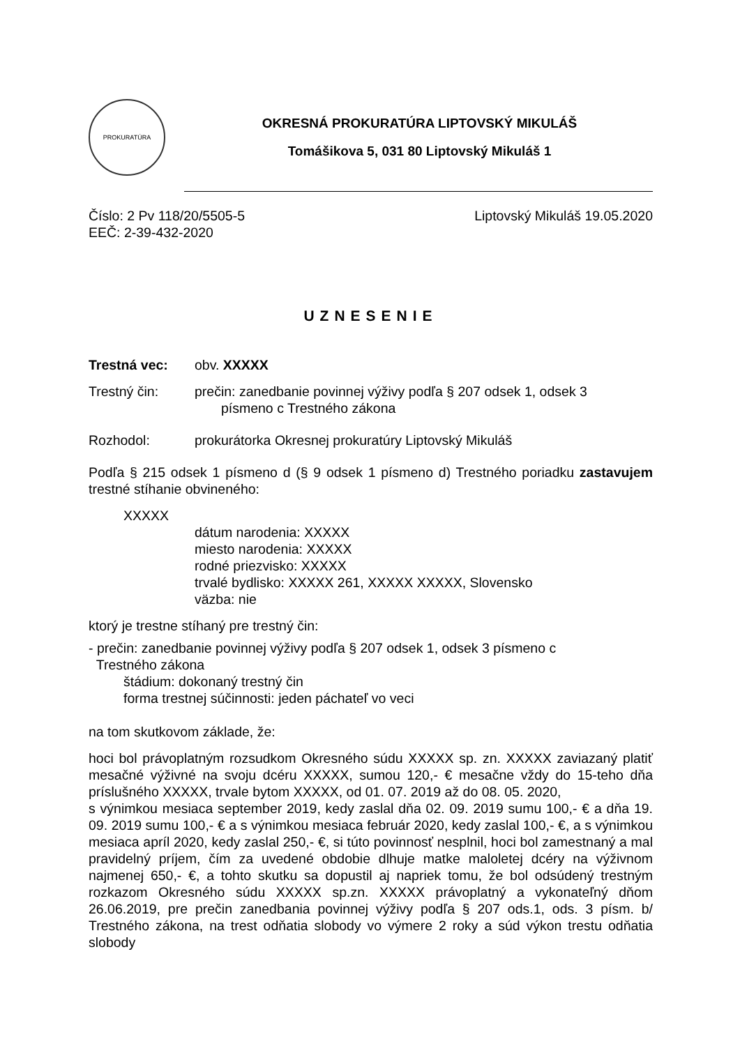PROKURATÚRA
OKRESNÁ PROKURATÚRA LIPTOVSKÝ MIKULÁŠ
Tomášikova 5, 031 80 Liptovský Mikuláš 1
Číslo: 2 Pv 118/20/5505-5
EEČ: 2-39-432-2020
Liptovský Mikuláš 19.05.2020
UZNESENIE
Trestná vec: obv. XXXXX
Trestný čin: prečin: zanedbanie povinnej výživy podľa § 207 odsek 1, odsek 3
písmeno c Trestného zákona
Rozhodol: prokurátorka Okresnej prokuratúry Liptovský Mikuláš
Podľa § 215 odsek 1 písmeno d (§ 9 odsek 1 písmeno d) Trestného poriadku zastavujem trestné stíhanie obvineného:
XXXXX
dátum narodenia: XXXXX
miesto narodenia: XXXXX
rodné priezvisko: XXXXX
trvalé bydlisko: XXXXX 261, XXXXX XXXXX, Slovensko
väzba: nie
ktorý je trestne stíhaný pre trestný čin:
- prečin: zanedbanie povinnej výživy podľa § 207 odsek 1, odsek 3 písmeno c
Trestného zákona
štádium: dokonaný trestný čin
forma trestnej súčinnosti: jeden páchateľ vo veci
na tom skutkovom základe, že:
hoci bol právoplatným rozsudkom Okresného súdu XXXXX sp. zn. XXXXX zaviazaný platiť mesačné výživné na svoju dcéru XXXXX, sumou 120,- € mesačne vždy do 15-teho dňa príslušného XXXXX, trvale bytom XXXXX, od 01. 07. 2019 až do 08. 05. 2020,
s výnimkou mesiaca september 2019, kedy zaslal dňa 02. 09. 2019 sumu 100,- € a dňa 19. 09. 2019 sumu 100,- € a s výnimkou mesiaca február 2020, kedy zaslal 100,- €, a s výnimkou mesiaca apríl 2020, kedy zaslal 250,- €, si túto povinnosť nesplnil, hoci bol zamestnaný a mal pravidelný príjem, čím za uvedené obdobie dlhuje matke maloletej dcéry na výživnom najmenej 650,- €, a tohto skutku sa dopustil aj napriek tomu, že bol odsúdený trestným rozkazom Okresného súdu XXXXX sp.zn. XXXXX právoplatný a vykonateľný dňom 26.06.2019, pre prečin zanedbania povinnej výživy podľa § 207 ods.1, ods. 3 písm. b/ Trestného zákona, na trest odňatia slobody vo výmere 2 roky a súd výkon trestu odňatia slobody